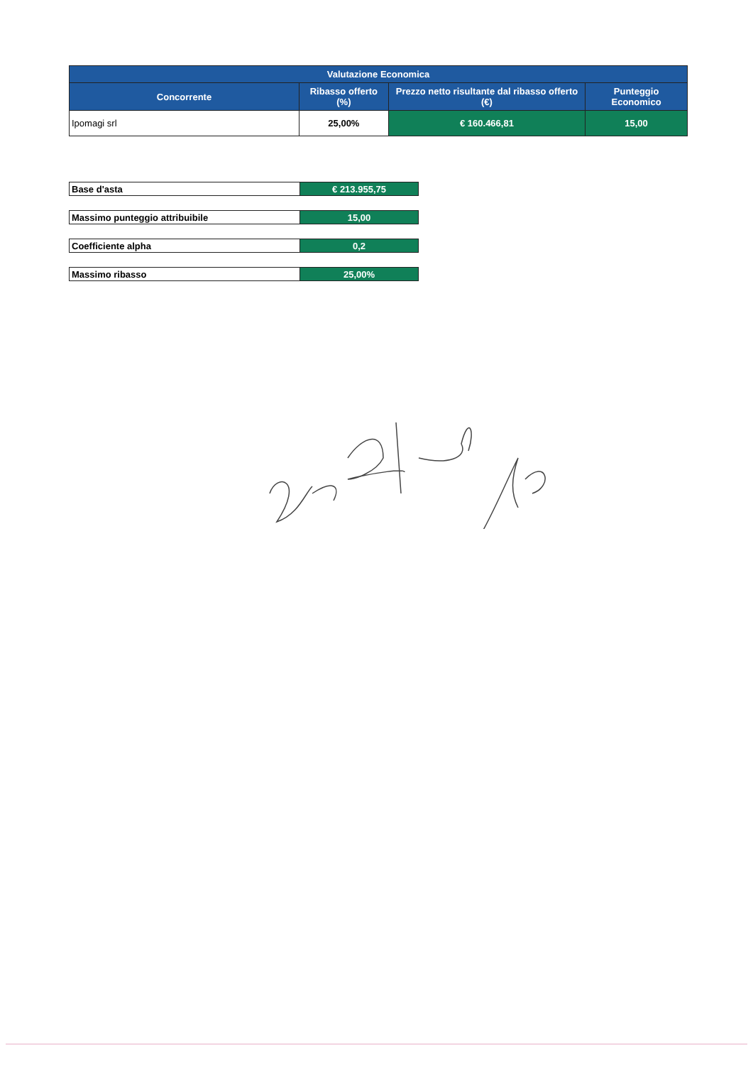| Valutazione Economica | | | |
| --- | --- | --- | --- |
| Concorrente | Ribasso offerto (%) | Prezzo netto risultante dal ribasso offerto (€) | Punteggio Economico |
| Ipomagi srl | 25,00% | € 160.466,81 | 15,00 |
| Base d'asta | € 213.955,75 |
| Massimo punteggio attribuibile | 15,00 |
| Coefficiente alpha | 0,2 |
| Massimo ribasso | 25,00% |